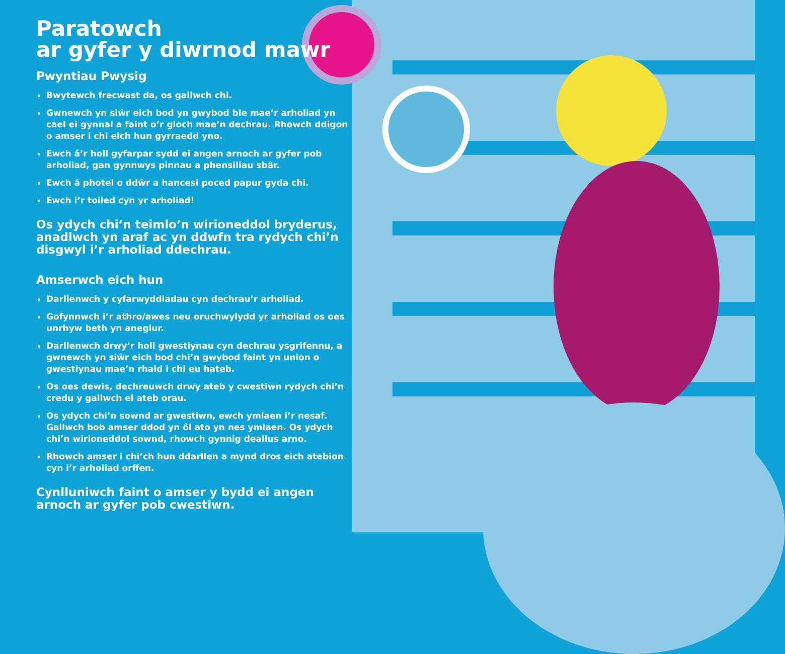Paratowch
ar gyfer y diwrnod mawr
Pwyntiau Pwysig
Bwytewch frecwast da, os gallwch chi.
Gwnewch yn siŵr eich bod yn gwybod ble mae’r arholiad yn cael ei gynnal a faint o’r gloch mae’n dechrau. Rhowch ddigon o amser i chi eich hun gyrraedd yno.
Ewch â’r holl gyfarpar sydd ei angen arnoch ar gyfer pob arholiad, gan gynnwys pinnau a phensiliau sbâr.
Ewch â photel o ddŵr a hancesi poced papur gyda chi.
Ewch i’r toiled cyn yr arholiad!
Os ydych chi’n teimlo’n wirioneddol bryderus, anadlwch yn araf ac yn ddwfn tra rydych chi’n disgwyl i’r arholiad ddechrau.
Amserwch eich hun
Darllenwch y cyfarwyddiadau cyn dechrau’r arholiad.
Gofynnwch i’r athro/awes neu oruchwylydd yr arholiad os oes unrhyw beth yn aneglur.
Darllenwch drwy’r holl gwestiynau cyn dechrau ysgrifennu, a gwnewch yn siŵr eich bod chi’n gwybod faint yn union o gwestiynau mae’n rhaid i chi eu hateb.
Os oes dewis, dechreuwch drwy ateb y cwestiwn rydych chi’n credu y gallwch ei ateb orau.
Os ydych chi’n sownd ar gwestiwn, ewch ymlaen i’r nesaf. Gallwch bob amser ddod yn ôl ato yn nes ymlaen. Os ydych chi’n wirioneddol sownd, rhowch gynnig deallus arno.
Rhowch amser i chi’ch hun ddarllen a mynd dros eich atebion cyn i’r arholiad orffen.
Cynlluniwch faint o amser y bydd ei angen arnoch ar gyfer pob cwestiwn.